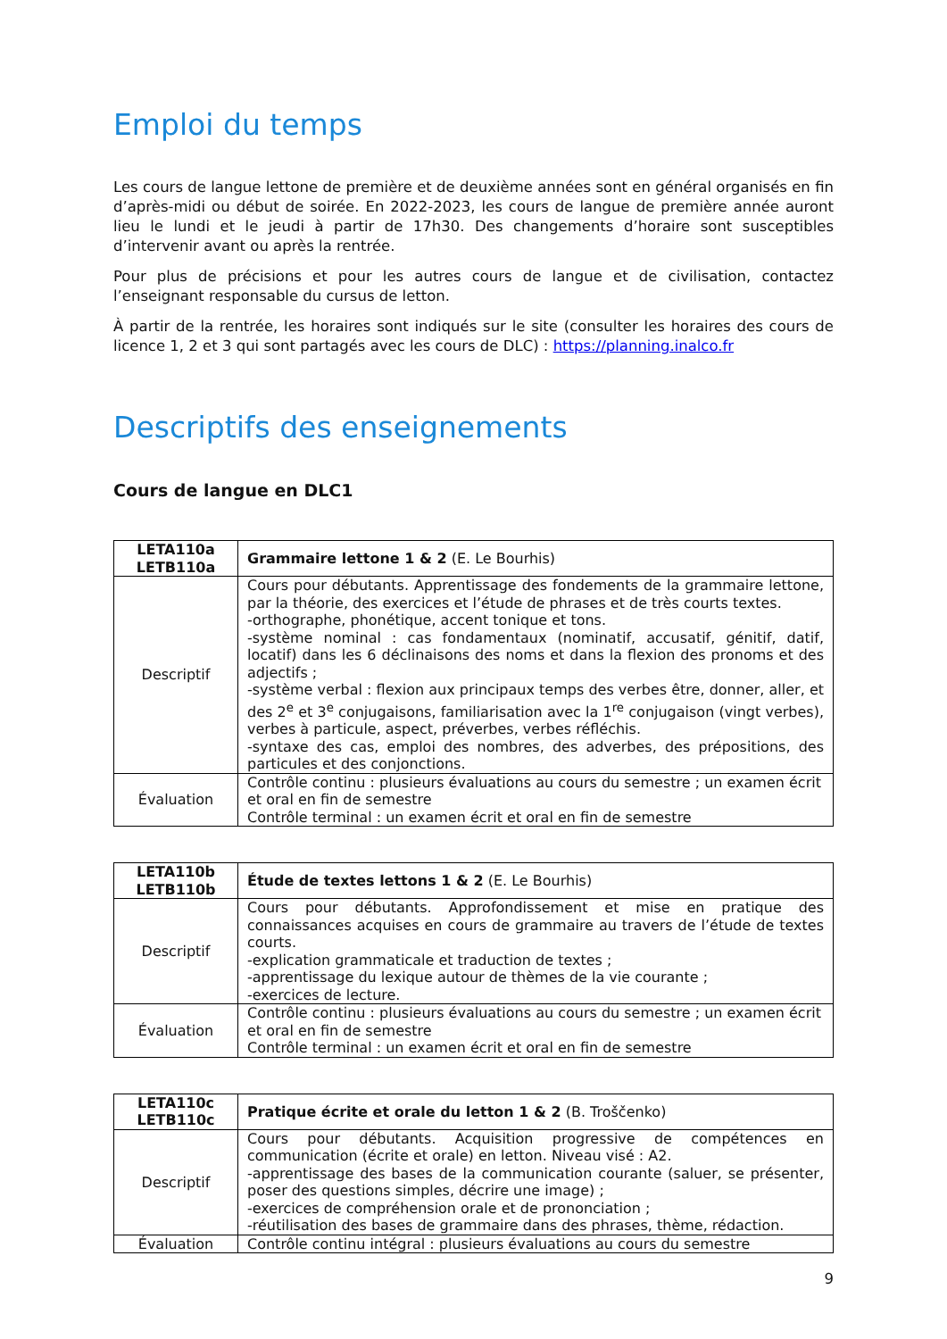Emploi du temps
Les cours de langue lettone de première et de deuxième années sont en général organisés en fin d’après-midi ou début de soirée. En 2022-2023, les cours de langue de première année auront lieu le lundi et le jeudi à partir de 17h30. Des changements d’horaire sont susceptibles d’intervenir avant ou après la rentrée.
Pour plus de précisions et pour les autres cours de langue et de civilisation, contactez l’enseignant responsable du cursus de letton.
À partir de la rentrée, les horaires sont indiqués sur le site (consulter les horaires des cours de licence 1, 2 et 3 qui sont partagés avec les cours de DLC) : https://planning.inalco.fr
Descriptifs des enseignements
Cours de langue en DLC1
| LETA110a LETB110a | Grammaire lettone 1 & 2 (E. Le Bourhis) |
| Descriptif | Cours pour débutants. Apprentissage des fondements de la grammaire lettone, par la théorie, des exercices et l’étude de phrases et de très courts textes. -orthographe, phonétique, accent tonique et tons. -système nominal : cas fondamentaux (nominatif, accusatif, génitif, datif, locatif) dans les 6 déclinaisons des noms et dans la flexion des pronoms et des adjectifs ; -système verbal : flexion aux principaux temps des verbes être, donner, aller, et des 2<sup>e</sup> et 3<sup>e</sup> conjugaisons, familiarisation avec la 1<sup>re</sup> conjugaison (vingt verbes), verbes à particule, aspect, préverbes, verbes réfléchis. -syntaxe des cas, emploi des nombres, des adverbes, des prépositions, des particules et des conjonctions. |
| Évaluation | Contrôle continu : plusieurs évaluations au cours du semestre ; un examen écrit et oral en fin de semestre Contrôle terminal : un examen écrit et oral en fin de semestre |
| LETA110b LETB110b | Étude de textes lettons 1 & 2 (E. Le Bourhis) |
| Descriptif | Cours pour débutants. Approfondissement et mise en pratique des connaissances acquises en cours de grammaire au travers de l’étude de textes courts. -explication grammaticale et traduction de textes ; -apprentissage du lexique autour de thèmes de la vie courante ; -exercices de lecture. |
| Évaluation | Contrôle continu : plusieurs évaluations au cours du semestre ; un examen écrit et oral en fin de semestre Contrôle terminal : un examen écrit et oral en fin de semestre |
| LETA110c LETB110c | Pratique écrite et orale du letton 1 & 2 (B. Troščenko) |
| Descriptif | Cours pour débutants. Acquisition progressive de compétences en communication (écrite et orale) en letton. Niveau visé : A2. -apprentissage des bases de la communication courante (saluer, se présenter, poser des questions simples, décrire une image) ; -exercices de compréhension orale et de prononciation ; -réutilisation des bases de grammaire dans des phrases, thème, rédaction. |
| Évaluation | Contrôle continu intégral : plusieurs évaluations au cours du semestre |
9